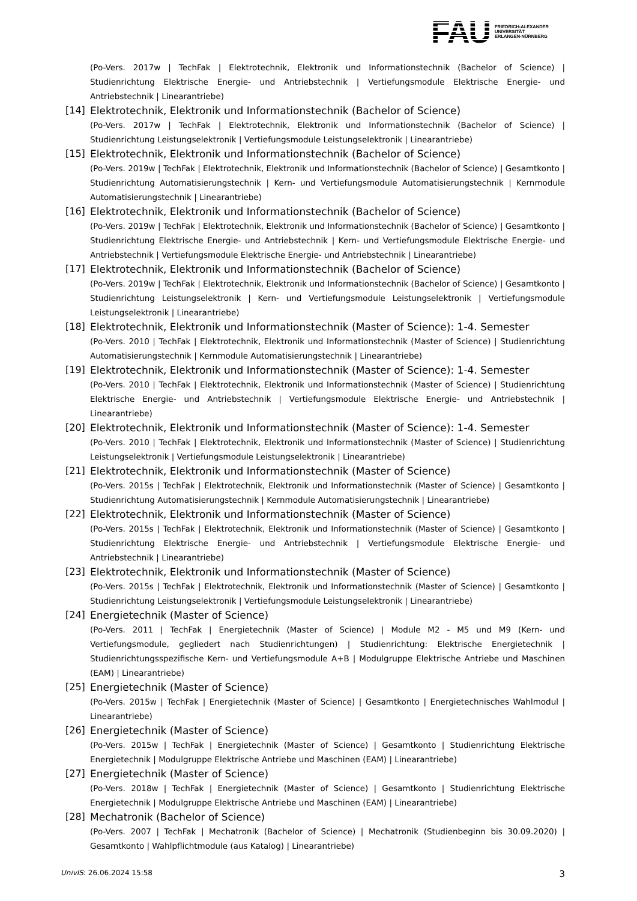FAU
FRIEDRICH-ALEXANDER
UNIVERSITÄT
ERLANGEN-NÜRNBERG
(Po-Vers. 2017w | TechFak | Elektrotechnik, Elektronik und Informationstechnik (Bachelor of Science) | Studienrichtung Elektrische Energie- und Antriebstechnik | Vertiefungsmodule Elektrische Energie- und Antriebstechnik | Linearantriebe)
[14] Elektrotechnik, Elektronik und Informationstechnik (Bachelor of Science)
(Po-Vers. 2017w | TechFak | Elektrotechnik, Elektronik und Informationstechnik (Bachelor of Science) | Studienrichtung Leistungselektronik | Vertiefungsmodule Leistungselektronik | Linearantriebe)
[15] Elektrotechnik, Elektronik und Informationstechnik (Bachelor of Science)
(Po-Vers. 2019w | TechFak | Elektrotechnik, Elektronik und Informationstechnik (Bachelor of Science) | Gesamtkonto | Studienrichtung Automatisierungstechnik | Kern- und Vertiefungsmodule Automatisierungstechnik | Kernmodule Automatisierungstechnik | Linearantriebe)
[16] Elektrotechnik, Elektronik und Informationstechnik (Bachelor of Science)
(Po-Vers. 2019w | TechFak | Elektrotechnik, Elektronik und Informationstechnik (Bachelor of Science) | Gesamtkonto | Studienrichtung Elektrische Energie- und Antriebstechnik | Kern- und Vertiefungsmodule Elektrische Energie- und Antriebstechnik | Vertiefungsmodule Elektrische Energie- und Antriebstechnik | Linearantriebe)
[17] Elektrotechnik, Elektronik und Informationstechnik (Bachelor of Science)
(Po-Vers. 2019w | TechFak | Elektrotechnik, Elektronik und Informationstechnik (Bachelor of Science) | Gesamtkonto | Studienrichtung Leistungselektronik | Kern- und Vertiefungsmodule Leistungselektronik | Vertiefungsmodule Leistungselektronik | Linearantriebe)
[18] Elektrotechnik, Elektronik und Informationstechnik (Master of Science): 1-4. Semester
(Po-Vers. 2010 | TechFak | Elektrotechnik, Elektronik und Informationstechnik (Master of Science) | Studienrichtung Automatisierungstechnik | Kernmodule Automatisierungstechnik | Linearantriebe)
[19] Elektrotechnik, Elektronik und Informationstechnik (Master of Science): 1-4. Semester
(Po-Vers. 2010 | TechFak | Elektrotechnik, Elektronik und Informationstechnik (Master of Science) | Studienrichtung Elektrische Energie- und Antriebstechnik | Vertiefungsmodule Elektrische Energie- und Antriebstechnik | Linearantriebe)
[20] Elektrotechnik, Elektronik und Informationstechnik (Master of Science): 1-4. Semester
(Po-Vers. 2010 | TechFak | Elektrotechnik, Elektronik und Informationstechnik (Master of Science) | Studienrichtung Leistungselektronik | Vertiefungsmodule Leistungselektronik | Linearantriebe)
[21] Elektrotechnik, Elektronik und Informationstechnik (Master of Science)
(Po-Vers. 2015s | TechFak | Elektrotechnik, Elektronik und Informationstechnik (Master of Science) | Gesamtkonto | Studienrichtung Automatisierungstechnik | Kernmodule Automatisierungstechnik | Linearantriebe)
[22] Elektrotechnik, Elektronik und Informationstechnik (Master of Science)
(Po-Vers. 2015s | TechFak | Elektrotechnik, Elektronik und Informationstechnik (Master of Science) | Gesamtkonto | Studienrichtung Elektrische Energie- und Antriebstechnik | Vertiefungsmodule Elektrische Energie- und Antriebstechnik | Linearantriebe)
[23] Elektrotechnik, Elektronik und Informationstechnik (Master of Science)
(Po-Vers. 2015s | TechFak | Elektrotechnik, Elektronik und Informationstechnik (Master of Science) | Gesamtkonto | Studienrichtung Leistungselektronik | Vertiefungsmodule Leistungselektronik | Linearantriebe)
[24] Energietechnik (Master of Science)
(Po-Vers. 2011 | TechFak | Energietechnik (Master of Science) | Module M2 - M5 und M9 (Kern- und Vertiefungsmodule, gegliedert nach Studienrichtungen) | Studienrichtung: Elektrische Energietechnik | Studienrichtungsspezifische Kern- und Vertiefungsmodule A+B | Modulgruppe Elektrische Antriebe und Maschinen (EAM) | Linearantriebe)
[25] Energietechnik (Master of Science)
(Po-Vers. 2015w | TechFak | Energietechnik (Master of Science) | Gesamtkonto | Energietechnisches Wahlmodul | Linearantriebe)
[26] Energietechnik (Master of Science)
(Po-Vers. 2015w | TechFak | Energietechnik (Master of Science) | Gesamtkonto | Studienrichtung Elektrische Energietechnik | Modulgruppe Elektrische Antriebe und Maschinen (EAM) | Linearantriebe)
[27] Energietechnik (Master of Science)
(Po-Vers. 2018w | TechFak | Energietechnik (Master of Science) | Gesamtkonto | Studienrichtung Elektrische Energietechnik | Modulgruppe Elektrische Antriebe und Maschinen (EAM) | Linearantriebe)
[28] Mechatronik (Bachelor of Science)
(Po-Vers. 2007 | TechFak | Mechatronik (Bachelor of Science) | Mechatronik (Studienbeginn bis 30.09.2020) | Gesamtkonto | Wahlpflichtmodule (aus Katalog) | Linearantriebe)
UnivIS: 26.06.2024 15:58 3